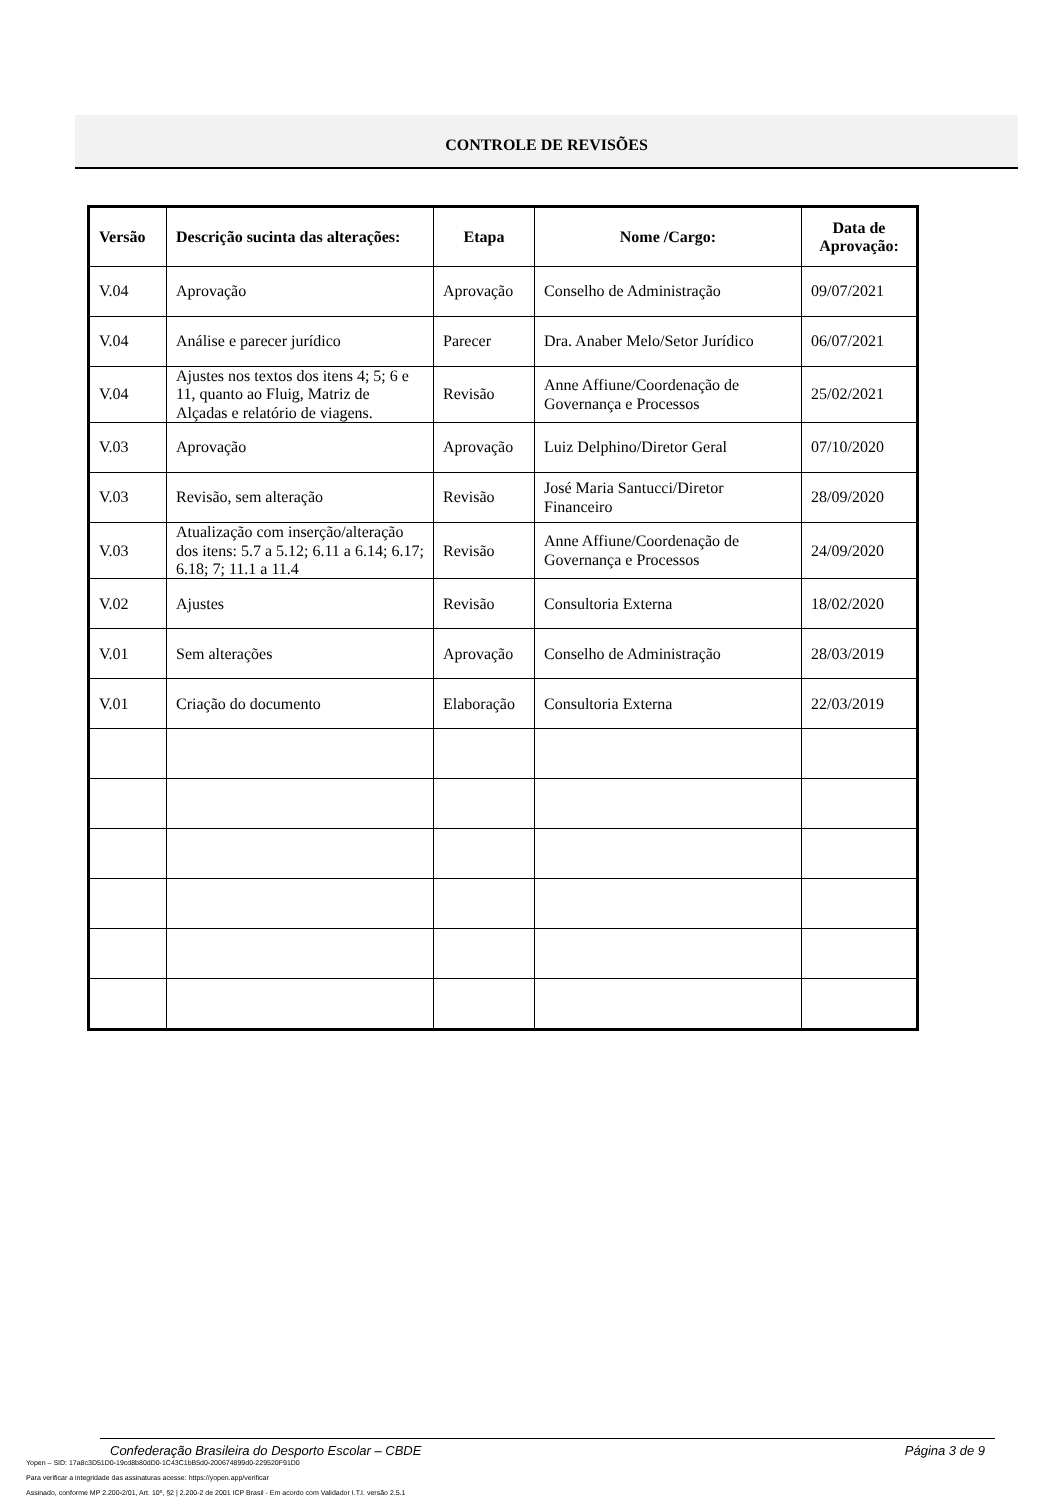CONTROLE DE REVISÕES
| Versão | Descrição sucinta das alterações: | Etapa | Nome /Cargo: | Data de Aprovação: |
| --- | --- | --- | --- | --- |
| V.04 | Aprovação | Aprovação | Conselho de Administração | 09/07/2021 |
| V.04 | Análise e parecer jurídico | Parecer | Dra. Anaber Melo/Setor Jurídico | 06/07/2021 |
| V.04 | Ajustes nos textos dos itens 4; 5; 6 e 11, quanto ao Fluig, Matriz de Alçadas e relatório de viagens. | Revisão | Anne Affiune/Coordenação de Governança e Processos | 25/02/2021 |
| V.03 | Aprovação | Aprovação | Luiz Delphino/Diretor Geral | 07/10/2020 |
| V.03 | Revisão, sem alteração | Revisão | José Maria Santucci/Diretor Financeiro | 28/09/2020 |
| V.03 | Atualização com inserção/alteração dos itens: 5.7 a 5.12; 6.11 a 6.14; 6.17; 6.18; 7; 11.1 a 11.4 | Revisão | Anne Affiune/Coordenação de Governança e Processos | 24/09/2020 |
| V.02 | Ajustes | Revisão | Consultoria Externa | 18/02/2020 |
| V.01 | Sem alterações | Aprovação | Conselho de Administração | 28/03/2019 |
| V.01 | Criação do documento | Elaboração | Consultoria Externa | 22/03/2019 |
Confederação Brasileira do Desporto Escolar – CBDE Página 3 de 9
Yopen – SID: 17a8c3D51D0-19cd8b80dD0-1C43C1bB5d0-200674899d0-229520F91D0
Para verificar a integridade das assinaturas acesse: https://yopen.app/verificar
Assinado, conforme MP 2.200-2/01, Art. 10º, §2 | 2.200-2 de 2001 ICP Brasil - Em acordo com Validador I.T.I. versão 2.5.1